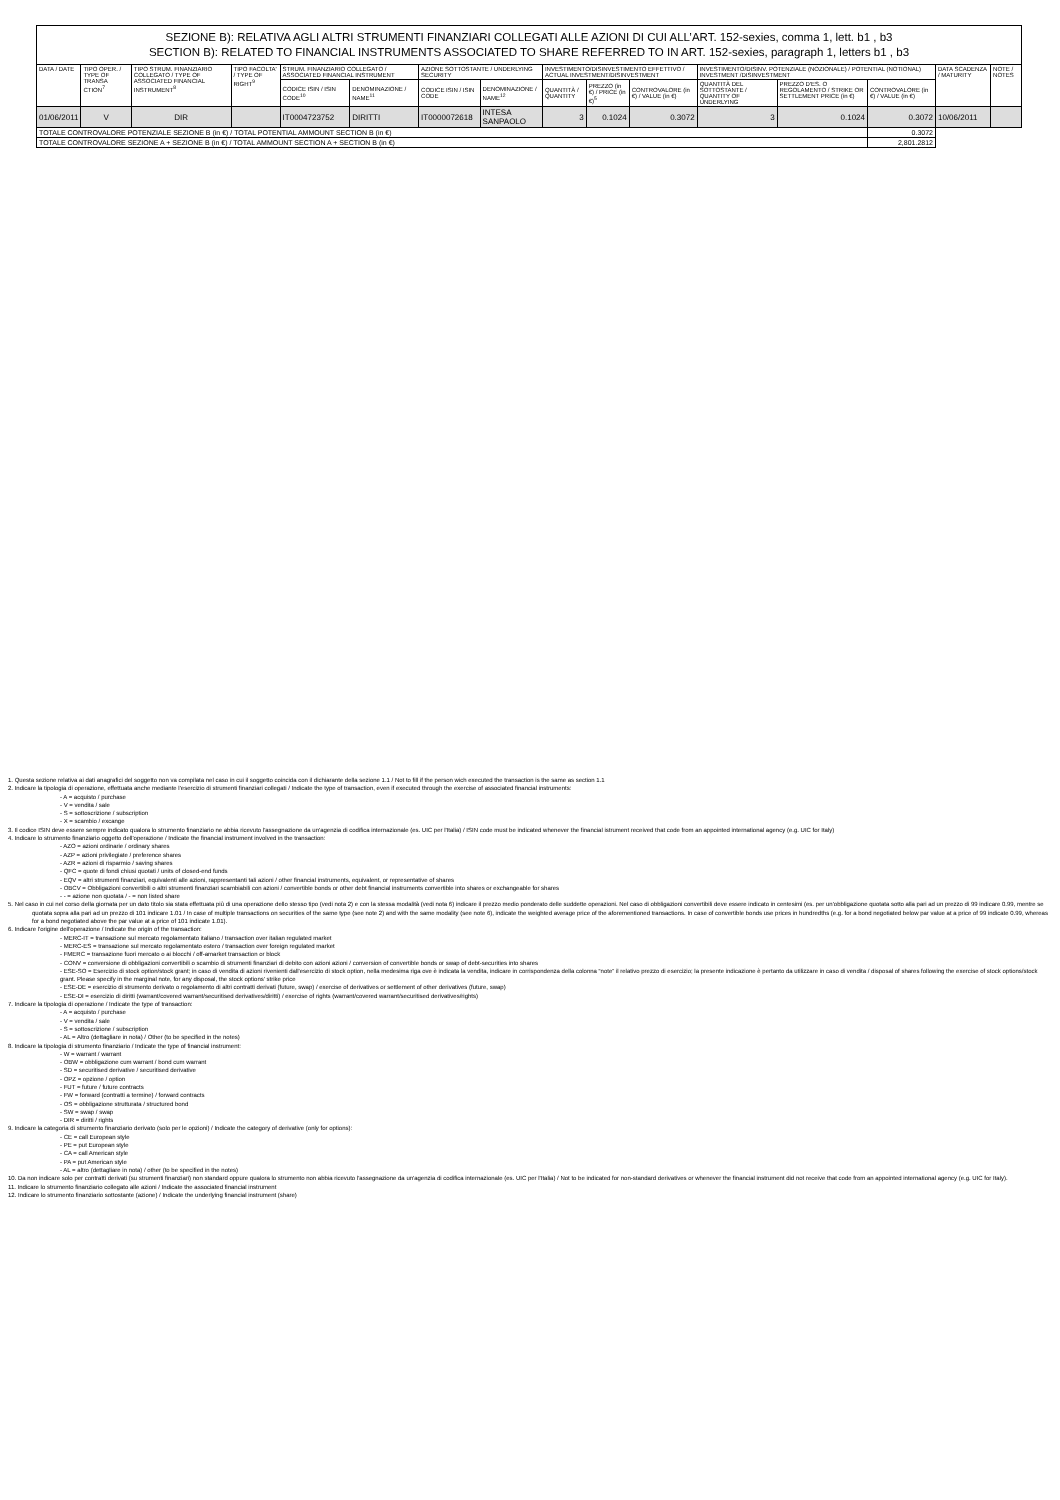| SEZIONE B): RELATIVA AGLI ALTRI STRUMENTI FINANZIARI COLLEGATI ALLE AZIONI DI CUI ALL’ART. 152-sexies, comma 1, lett. b1 , b3 SECTION B): RELATED TO FINANCIAL INSTRUMENTS ASSOCIATED TO SHARE REFERRED TO IN ART. 152-sexies, paragraph 1, letters b1 , b3 | | | | | | | | | | | | | | | |
| DATA / DATE | TIPO OPER. / TYPE OF TRANSA CTION<sup>7</sup> | TIPO STRUM. FINANZIARIO COLLEGATO / TYPE OF ASSOCIATED FINANCIAL INSTRUMENT<sup>8</sup> | TIPO FACOLTA' / TYPE OF RIGHT<sup>9</sup> | STRUM. FINANZIARIO COLLEGATO / ASSOCIATED FINANCIAL INSTRUMENT | | AZIONE SOTTOSTANTE / UNDERLYING SECURITY | | INVESTIMENTO/DISINVESTIMENTO EFFETTIVO / ACTUAL INVESTMENT/DISINVESTMENT | | | INVESTIMENTO/DISINV. POTENZIALE (NOZIONALE) / POTENTIAL (NOTIONAL) INVESTMENT /DISINVESTMENT | | | DATA SCADENZA / MATURITY | NOTE / NOTES |
| | | | | CODICE ISIN / ISIN CODE<sup>10</sup> | DENOMINAZIONE / NAME<sup>11</sup> | CODICE ISIN / ISIN CODE | DENOMINAZIONE / NAME<sup>12</sup> | QUANTITÀ / QUANTITY | PREZZO (in €) / PRICE (in €)<sup>5</sup> | CONTROVALORE (in €) / VALUE (in €) | QUANTITÀ DEL SOTTOSTANTE / QUANTITY OF UNDERLYING | PREZZO D'ES. O REGOLAMENTO / STRIKE OR SETTLEMENT PRICE (in €) | CONTROVALORE (in €) / VALUE (in €) | | |
| 01/06/2011 | V | DIR | | IT0004723752 | DIRITTI | IT0000072618 | INTESA SANPAOLO | 3 | 0.1024 | 0.3072 | 3 | 0.1024 | 0.3072 | 10/06/2011 | |
| TOTALE CONTROVALORE POTENZIALE SEZIONE B (in €) / TOTAL POTENTIAL AMMOUNT SECTION B (in €) | | | | | | | | | | | | | 0.3072 | | |
| TOTALE CONTROVALORE SEZIONE A + SEZIONE B (in €) / TOTAL AMMOUNT SECTION A + SECTION B (in €) | | | | | | | | | | | | | 2,801.2812 | | |
1. Questa sezione relativa ai dati anagrafici del soggetto non va compilata nel caso in cui il soggetto coincida con il dichiarante della sezione 1.1 / Not to fill if the person wich executed the transaction is the same as section 1.1
2. Indicare la tipologia di operazione, effettuata anche mediante l'esercizio di strumenti finanziari collegati / Indicate the type of transaction, even if executed through the exercise of associated financial instruments:
- A = acquisto / purchase
- V = vendita / sale
- S = sottoscrizione / subscription
- X = scambio / excange
3. Il codice ISIN deve essere sempre indicato qualora lo strumento finanziario ne abbia ricevuto l'assegnazione da un'agenzia di codifica internazionale (es. UIC per l'Italia) / ISIN code must be indicated whenever the financial istrument received that code from an appointed international agency (e.g. UIC for Italy)
4. Indicare lo strumento finanziario oggetto dell'operazione / Indicate the financial instrument involved in the transaction:
- AZO = azioni ordinarie / ordinary shares
- AZP = azioni privilegiate / preference shares
- AZR = azioni di risparmio / saving shares
- QFC = quote di fondi chiusi quotati / units of closed-end funds
- EQV = altri strumenti finanziari, equivalenti alle azioni, rappresentanti tali azioni / other financial instruments, equivalent, or representative of shares
- OBCV = Obbligazioni convertibili o altri strumenti finanziari scambiabili con azioni / convertible bonds or other debt financial instruments convertible into shares or exchangeable for shares
- - = azione non quotata / - = non listed share
5. Nel caso in cui nel corso della giornata per un dato titolo sia stata effettuata più di una operazione dello stesso tipo (vedi nota 2) e con la stessa modalità (vedi nota 6) indicare il prezzo medio ponderato delle suddette operazioni. Nel caso di obbligazioni convertibili deve essere indicato in centesimi (es. per un'obbligazione quotata sotto alla pari ad un prezzo di 99 indicare 0.99, mentre se quotata sopra alla pari ad un prezzo di 101 indicare 1.01 / In case of multiple transactions on securities of the same type (see note 2) and with the same modality (see note 6), indicate the weighted average price of the aforementioned transactions. In case of convertible bonds use prices in hundredths (e.g. for a bond negotiated below par value at a price of 99 indicate 0.99, whereas for a bond negotiated above the par value at a price of 101 indicate 1.01).
6. Indicare l'origine dell'operazione / Indicate the origin of the transaction:
- MERC-IT = transazione sul mercato regolamentato italiano / transaction over italian regulated market
- MERC-ES = transazione sul mercato regolamentato estero / transaction over foreign regulated market
- FMERC = transazione fuori mercato o ai blocchi / off-amarket transaction or block
- CONV = conversione di obbligazioni convertibili o scambio di strumenti finanziari di debito con azioni azioni / conversion of convertible bonds or swap of debt-securities into shares
- ESE-SO = Esercizio di stock option/stock grant; in caso di vendita di azioni rivenienti dall'esercizio di stock option, nella medesima riga ove è indicata la vendita, indicare in corrispondenza della colonna “note” il relativo prezzo di esercizio; la presente indicazione è pertanto da utilizzare in caso di vendita / disposal of shares following the exercise of stock options/stock grant. Please specify in the marginal note, for any disposal, the stock options' strike price
- ESE-DE = esercizio di strumento derivato o regolamento di altri contratti derivati (future, swap) / exercise of derivatives or settlement of other derivatives (future, swap)
- ESE-DI = esercizio di diritti (warrant/covered warrant/securitised derivatives/diritti) / exercise of rights (warrant/covered warrant/securitised derivatives/rights)
7. Indicare la tipologia di operazione / Indicate the type of transaction:
- A = acquisto / purchase
- V = vendita / sale
- S = sottoscrizione / subscription
- AL = Altro (dettagliare in nota) / Other (to be specified in the notes)
8. Indicare la tipologia di strumento finanziario / Indicate the type of financial instrument:
- W = warrant / warrant
- OBW = obbligazione cum warrant / bond cum warrant
- SD = securitised derivative / securitised derivative
- OPZ = opzione / option
- FUT = future / future contracts
- FW = forward (contratti a termine) / forward contracts
- OS = obbligazione strutturata / structured bond
- SW = swap / swap
- DIR = diritti / rights
9. Indicare la categoria di strumento finanziario derivato (solo per le opzioni) / Indicate the category of derivative (only for options):
- CE = call European style
- PE = put European style
- CA = call American style
- PA = put American style
- AL = altro (dettagliare in nota) / other (to be specified in the notes)
10. Da non indicare solo per contratti derivati (su strumenti finanziari) non standard oppure qualora lo strumento non abbia ricevuto l'assegnazione da un'agenzia di codifica internazionale (es. UIC per l'Italia) / Not to be indicated for non-standard derivatives or whenever the financial instrument did not receive that code from an appointed international agency (e.g. UIC for Italy).
11. Indicare lo strumento finanziario collegato alle azioni / Indicate the associated financial instrument
12. Indicare lo strumento finanziario sottostante (azione) / Indicate the underlying financial instrument (share)